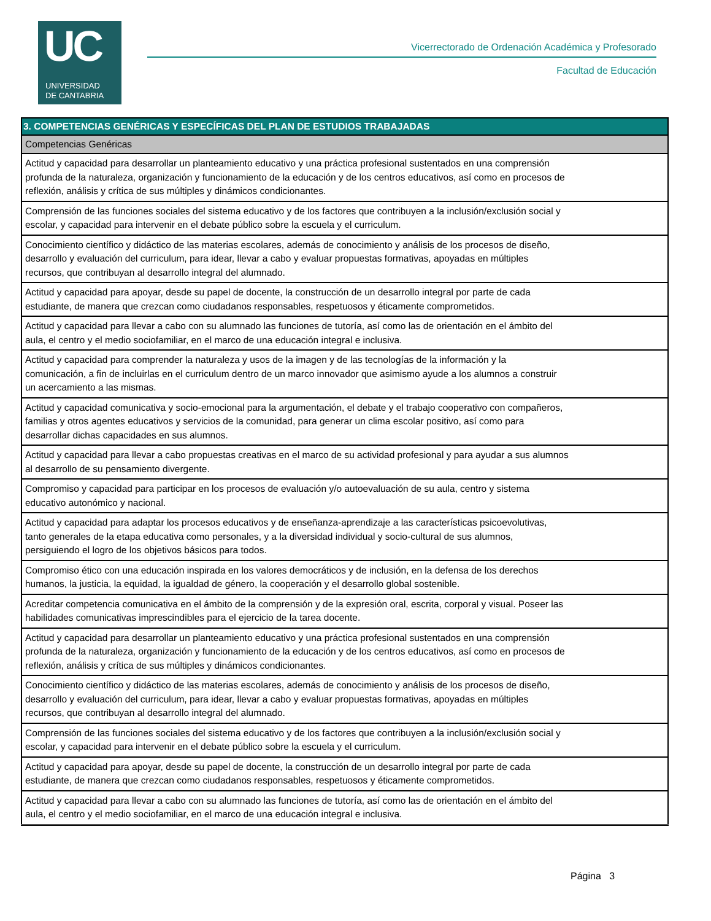UC
UNIVERSIDAD
DE CANTABRIA
Vicerrectorado de Ordenación Académica y Profesorado
Facultad de Educación
| 3. COMPETENCIAS GENÉRICAS Y ESPECÍFICAS DEL PLAN DE ESTUDIOS TRABAJADAS |
| --- |
| Competencias Genéricas |
| Actitud y capacidad para desarrollar un planteamiento educativo y una práctica profesional sustentados en una comprensión profunda de la naturaleza, organización y funcionamiento de la educación y de los centros educativos, así como en procesos de reflexión, análisis y crítica de sus múltiples y dinámicos condicionantes. |
| Comprensión de las funciones sociales del sistema educativo y de los factores que contribuyen a la inclusión/exclusión social y escolar, y capacidad para intervenir en el debate público sobre la escuela y el curriculum. |
| Conocimiento científico y didáctico de las materias escolares, además de conocimiento y análisis de los procesos de diseño, desarrollo y evaluación del curriculum, para idear, llevar a cabo y evaluar propuestas formativas, apoyadas en múltiples recursos, que contribuyan al desarrollo integral del alumnado. |
| Actitud y capacidad para apoyar, desde su papel de docente, la construcción de un desarrollo integral por parte de cada estudiante, de manera que crezcan como ciudadanos responsables, respetuosos y éticamente comprometidos. |
| Actitud y capacidad para llevar a cabo con su alumnado las funciones de tutoría, así como las de orientación en el ámbito del aula, el centro y el medio sociofamiliar, en el marco de una educación integral e inclusiva. |
| Actitud y capacidad para comprender la naturaleza y usos de la imagen y de las tecnologías de la información y la comunicación, a fin de incluirlas en el curriculum dentro de un marco innovador que asimismo ayude a los alumnos a construir un acercamiento a las mismas. |
| Actitud y capacidad comunicativa y socio-emocional para la argumentación, el debate y el trabajo cooperativo con compañeros, familias y otros agentes educativos y servicios de la comunidad, para generar un clima escolar positivo, así como para desarrollar dichas capacidades en sus alumnos. |
| Actitud y capacidad para llevar a cabo propuestas creativas en el marco de su actividad profesional y para ayudar a sus alumnos al desarrollo de su pensamiento divergente. |
| Compromiso y capacidad para participar en los procesos de evaluación y/o autoevaluación de su aula, centro y sistema educativo autonómico y nacional. |
| Actitud y capacidad para adaptar los procesos educativos y de enseñanza-aprendizaje a las características psicoevolutivas, tanto generales de la etapa educativa como personales, y a la diversidad individual y socio-cultural de sus alumnos, persiguiendo el logro de los objetivos básicos para todos. |
| Compromiso ético con una educación inspirada en los valores democráticos y de inclusión, en la defensa de los derechos humanos, la justicia, la equidad, la igualdad de género, la cooperación y el desarrollo global sostenible. |
| Acreditar competencia comunicativa en el ámbito de la comprensión y de la expresión oral, escrita, corporal y visual. Poseer las habilidades comunicativas imprescindibles para el ejercicio de la tarea docente. |
| Actitud y capacidad para desarrollar un planteamiento educativo y una práctica profesional sustentados en una comprensión profunda de la naturaleza, organización y funcionamiento de la educación y de los centros educativos, así como en procesos de reflexión, análisis y crítica de sus múltiples y dinámicos condicionantes. |
| Conocimiento científico y didáctico de las materias escolares, además de conocimiento y análisis de los procesos de diseño, desarrollo y evaluación del curriculum, para idear, llevar a cabo y evaluar propuestas formativas, apoyadas en múltiples recursos, que contribuyan al desarrollo integral del alumnado. |
| Comprensión de las funciones sociales del sistema educativo y de los factores que contribuyen a la inclusión/exclusión social y escolar, y capacidad para intervenir en el debate público sobre la escuela y el curriculum. |
| Actitud y capacidad para apoyar, desde su papel de docente, la construcción de un desarrollo integral por parte de cada estudiante, de manera que crezcan como ciudadanos responsables, respetuosos y éticamente comprometidos. |
| Actitud y capacidad para llevar a cabo con su alumnado las funciones de tutoría, así como las de orientación en el ámbito del aula, el centro y el medio sociofamiliar, en el marco de una educación integral e inclusiva. |
Página 3